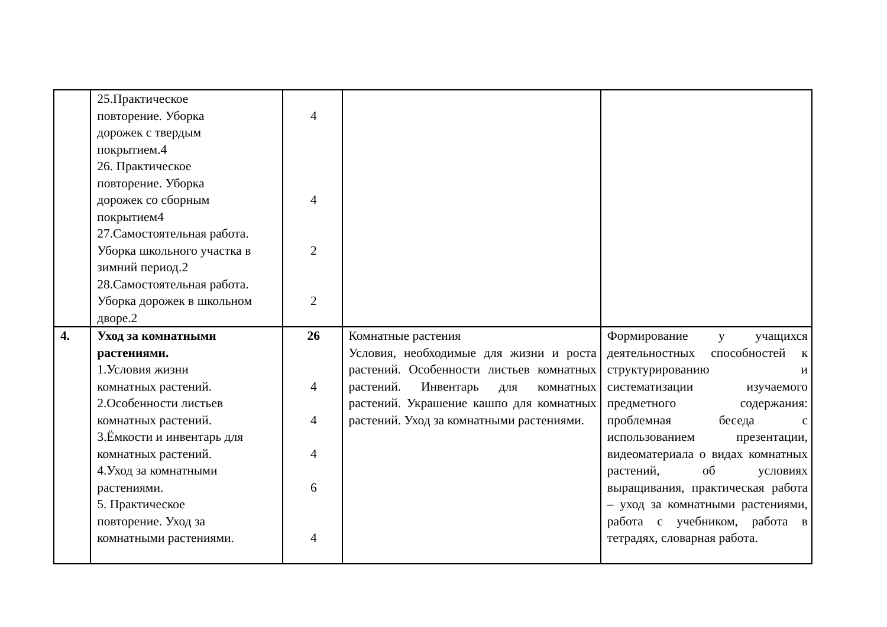| | 25.Практическое повторение. Уборка дорожек с твердым покрытием.4 26. Практическое повторение. Уборка дорожек со сборным покрытием4 27.Самостоятельная работа. Уборка школьного участка в зимний период.2 28.Самостоятельная работа. Уборка дорожек в школьном дворе.2 | 4 4 2 2 | | |
| 4. | Уход за комнатными растениями. 1.Условия жизни комнатных растений. 2.Особенности листьев комнатных растений. 3.Ёмкости и инвентарь для комнатных растений. 4.Уход за комнатными растениями. 5. Практическое повторение. Уход за комнатными растениями. | 26 4 4 4 6 4 | Комнатные растения Условия, необходимые для жизни и роста растений. Особенности листьев комнатных растений. Инвентарь для комнатных растений. Украшение кашпо для комнатных растений. Уход за комнатными растениями. | Формирование у учащихся деятельностных способностей к структурированию и систематизации изучаемого предметного содержания: проблемная беседа с использованием презентации, видеоматериала о видах комнатных растений, об условиях выращивания, практическая работа – уход за комнатными растениями, работа с учебником, работа в тетрадях, словарная работа. |